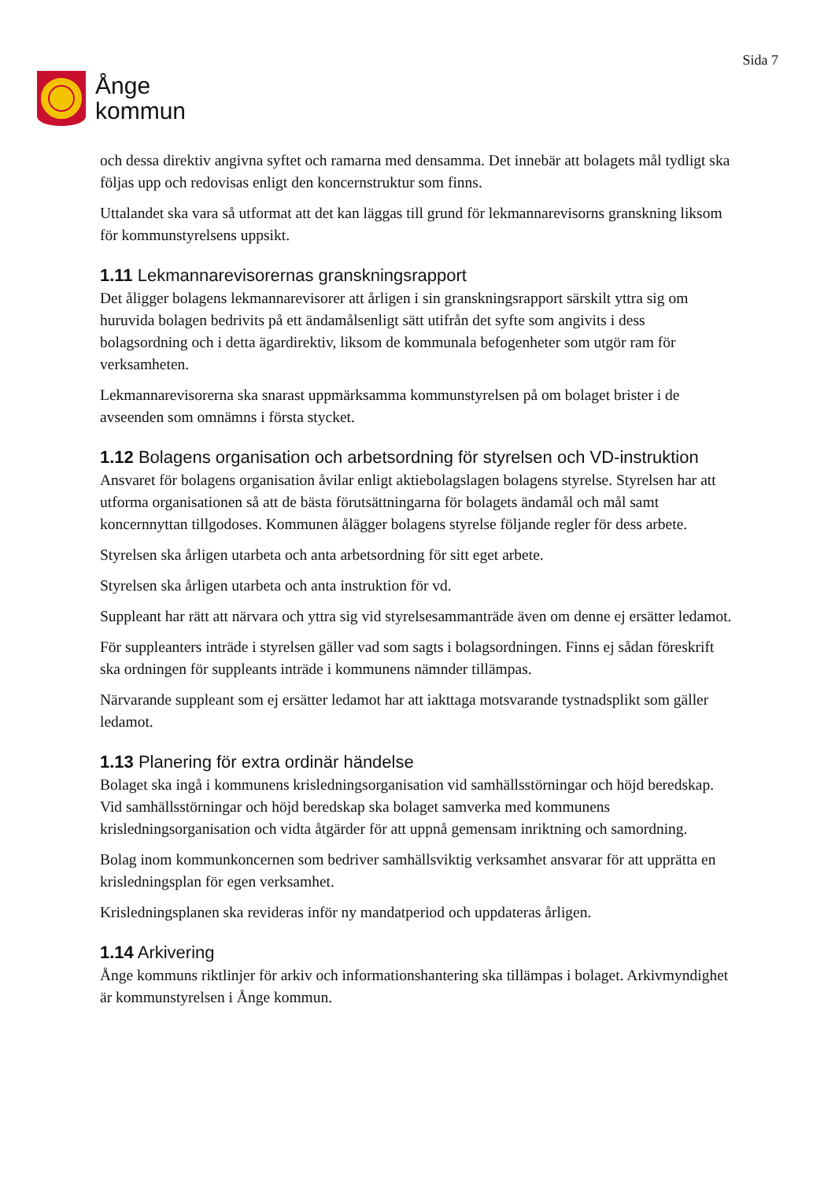Ånge
kommun
Sida 7
och dessa direktiv angivna syftet och ramarna med densamma. Det innebär att bolagets mål tydligt ska följas upp och redovisas enligt den koncernstruktur som finns.
Uttalandet ska vara så utformat att det kan läggas till grund för lekmannarevisorns granskning liksom för kommunstyrelsens uppsikt.
1.11 Lekmannarevisorernas granskningsrapport
Det åligger bolagens lekmannarevisorer att årligen i sin granskningsrapport särskilt yttra sig om huruvida bolagen bedrivits på ett ändamålsenligt sätt utifrån det syfte som angivits i dess bolagsordning och i detta ägardirektiv, liksom de kommunala befogenheter som utgör ram för verksamheten.
Lekmannarevisorerna ska snarast uppmärksamma kommunstyrelsen på om bolaget brister i de avseenden som omnämns i första stycket.
1.12 Bolagens organisation och arbetsordning för styrelsen och VD-instruktion
Ansvaret för bolagens organisation åvilar enligt aktiebolagslagen bolagens styrelse. Styrelsen har att utforma organisationen så att de bästa förutsättningarna för bolagets ändamål och mål samt koncernnyttan tillgodoses. Kommunen ålägger bolagens styrelse följande regler för dess arbete.
Styrelsen ska årligen utarbeta och anta arbetsordning för sitt eget arbete.
Styrelsen ska årligen utarbeta och anta instruktion för vd.
Suppleant har rätt att närvara och yttra sig vid styrelsesammanträde även om denne ej ersätter ledamot.
För suppleanters inträde i styrelsen gäller vad som sagts i bolagsordningen. Finns ej sådan föreskrift ska ordningen för suppleants inträde i kommunens nämnder tillämpas.
Närvarande suppleant som ej ersätter ledamot har att iakttaga motsvarande tystnadsplikt som gäller ledamot.
1.13 Planering för extra ordinär händelse
Bolaget ska ingå i kommunens krisledningsorganisation vid samhällsstörningar och höjd beredskap. Vid samhällsstörningar och höjd beredskap ska bolaget samverka med kommunens krisledningsorganisation och vidta åtgärder för att uppnå gemensam inriktning och samordning.
Bolag inom kommunkoncernen som bedriver samhällsviktig verksamhet ansvarar för att upprätta en krisledningsplan för egen verksamhet.
Krisledningsplanen ska revideras inför ny mandatperiod och uppdateras årligen.
1.14 Arkivering
Ånge kommuns riktlinjer för arkiv och informationshantering ska tillämpas i bolaget. Arkivmyndighet är kommunstyrelsen i Ånge kommun.